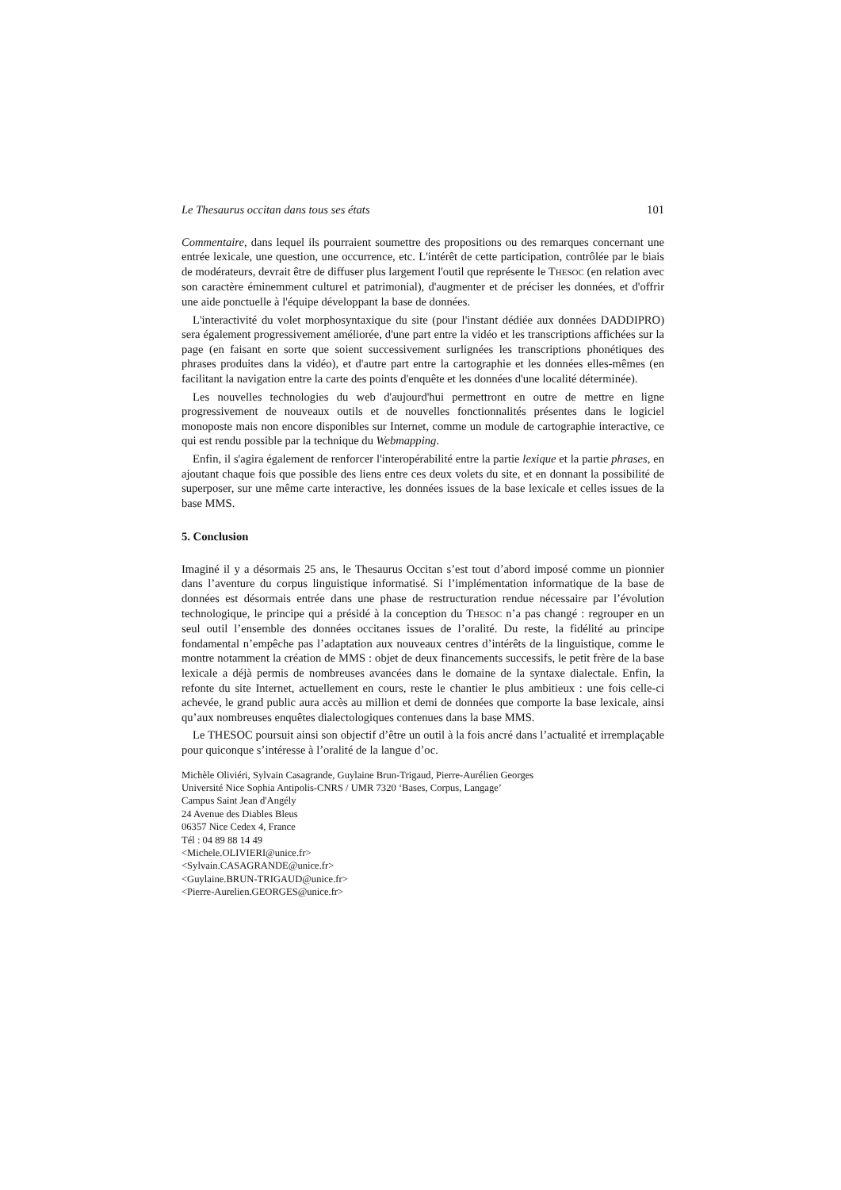Le Thesaurus occitan dans tous ses états 101
Commentaire, dans lequel ils pourraient soumettre des propositions ou des remarques concernant une entrée lexicale, une question, une occurrence, etc. L'intérêt de cette participation, contrôlée par le biais de modérateurs, devrait être de diffuser plus largement l'outil que représente le THESOC (en relation avec son caractère éminemment culturel et patrimonial), d'augmenter et de préciser les données, et d'offrir une aide ponctuelle à l'équipe développant la base de données.
L'interactivité du volet morphosyntaxique du site (pour l'instant dédiée aux données DADDIPRO) sera également progressivement améliorée, d'une part entre la vidéo et les transcriptions affichées sur la page (en faisant en sorte que soient successivement surlignées les transcriptions phonétiques des phrases produites dans la vidéo), et d'autre part entre la cartographie et les données elles-mêmes (en facilitant la navigation entre la carte des points d'enquête et les données d'une localité déterminée).
Les nouvelles technologies du web d'aujourd'hui permettront en outre de mettre en ligne progressivement de nouveaux outils et de nouvelles fonctionnalités présentes dans le logiciel monoposte mais non encore disponibles sur Internet, comme un module de cartographie interactive, ce qui est rendu possible par la technique du Webmapping.
Enfin, il s'agira également de renforcer l'interopérabilité entre la partie lexique et la partie phrases, en ajoutant chaque fois que possible des liens entre ces deux volets du site, et en donnant la possibilité de superposer, sur une même carte interactive, les données issues de la base lexicale et celles issues de la base MMS.
5. Conclusion
Imaginé il y a désormais 25 ans, le Thesaurus Occitan s’est tout d’abord imposé comme un pionnier dans l’aventure du corpus linguistique informatisé. Si l’implémentation informatique de la base de données est désormais entrée dans une phase de restructuration rendue nécessaire par l’évolution technologique, le principe qui a présidé à la conception du THESOC n’a pas changé : regrouper en un seul outil l’ensemble des données occitanes issues de l’oralité. Du reste, la fidélité au principe fondamental n’empêche pas l’adaptation aux nouveaux centres d’intérêts de la linguistique, comme le montre notamment la création de MMS : objet de deux financements successifs, le petit frère de la base lexicale a déjà permis de nombreuses avancées dans le domaine de la syntaxe dialectale. Enfin, la refonte du site Internet, actuellement en cours, reste le chantier le plus ambitieux : une fois celle-ci achevée, le grand public aura accès au million et demi de données que comporte la base lexicale, ainsi qu’aux nombreuses enquêtes dialectologiques contenues dans la base MMS.
Le THESOC poursuit ainsi son objectif d’être un outil à la fois ancré dans l’actualité et irremplaçable pour quiconque s’intéresse à l’oralité de la langue d’oc.
Michèle Oliviéri, Sylvain Casagrande, Guylaine Brun-Trigaud, Pierre-Aurélien Georges
Université Nice Sophia Antipolis-CNRS / UMR 7320 ‘Bases, Corpus, Langage’
Campus Saint Jean d'Angély
24 Avenue des Diables Bleus
06357 Nice Cedex 4, France
Tél : 04 89 88 14 49
<Michele.OLIVIERI@unice.fr>
<Sylvain.CASAGRANDE@unice.fr>
<Guylaine.BRUN-TRIGAUD@unice.fr>
<Pierre-Aurelien.GEORGES@unice.fr>